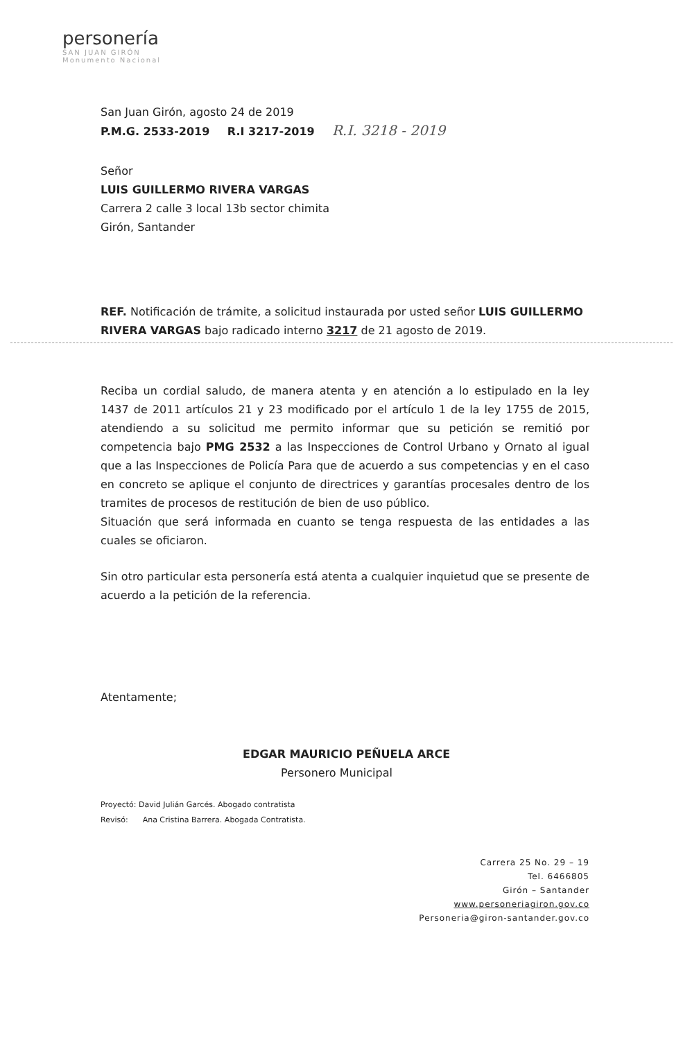personería
SAN JUAN GIRÓN
Monumento Nacional
San Juan Girón, agosto 24 de 2019
P.M.G. 2533-2019 R.I 3217-2019 R.I. 3218 - 2019
Señor
LUIS GUILLERMO RIVERA VARGAS
Carrera 2 calle 3 local 13b sector chimita
Girón, Santander
REF. Notificación de trámite, a solicitud instaurada por usted señor LUIS GUILLERMO RIVERA VARGAS bajo radicado interno 3217 de 21 agosto de 2019.
Reciba un cordial saludo, de manera atenta y en atención a lo estipulado en la ley 1437 de 2011 artículos 21 y 23 modificado por el artículo 1 de la ley 1755 de 2015, atendiendo a su solicitud me permito informar que su petición se remitió por competencia bajo PMG 2532 a las Inspecciones de Control Urbano y Ornato al igual que a las Inspecciones de Policía Para que de acuerdo a sus competencias y en el caso en concreto se aplique el conjunto de directrices y garantías procesales dentro de los tramites de procesos de restitución de bien de uso público.
Situación que será informada en cuanto se tenga respuesta de las entidades a las cuales se oficiaron.
Sin otro particular esta personería está atenta a cualquier inquietud que se presente de acuerdo a la petición de la referencia.
Atentamente;
EDGAR MAURICIO PEÑUELA ARCE
Personero Municipal
Proyectó: David Julián Garcés. Abogado contratista
Revisó: Ana Cristina Barrera. Abogada Contratista.
Carrera 25 No. 29 – 19
Tel. 6466805
Girón – Santander
www.personeriagiron.gov.co
Personeria@giron-santander.gov.co